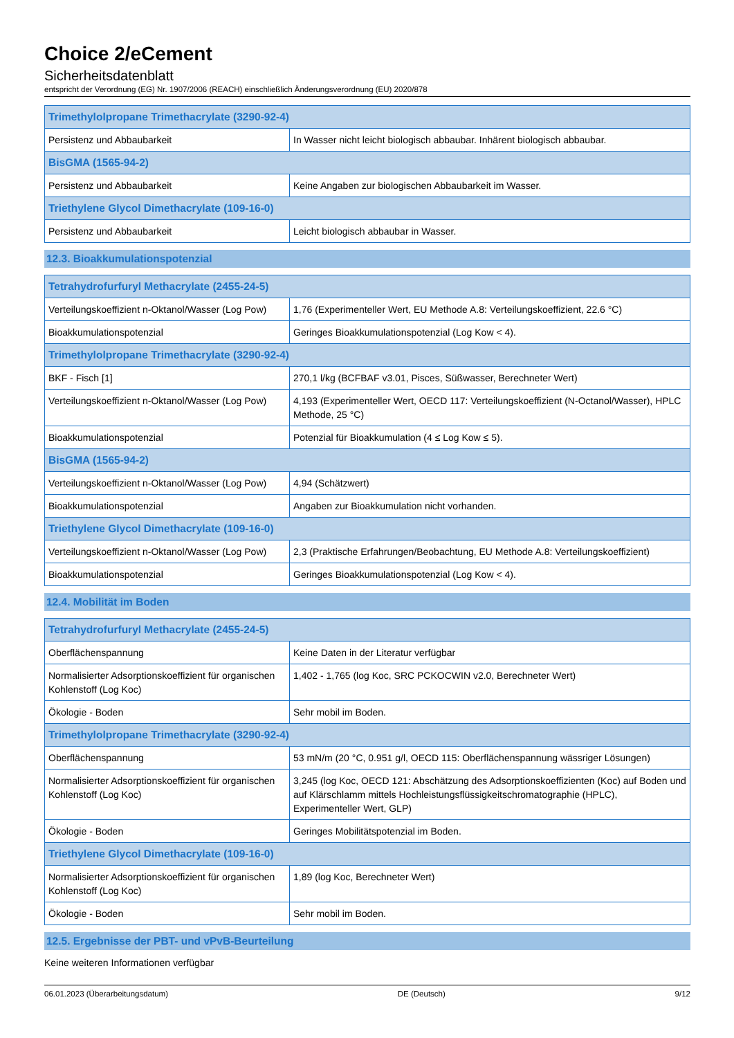Choice 2/eCement
Sicherheitsdatenblatt
entspricht der Verordnung (EG) Nr. 1907/2006 (REACH) einschließlich Änderungsverordnung (EU) 2020/878
| Trimethylolpropane Trimethacrylate (3290-92-4) | |
| --- | --- |
| Persistenz und Abbaubarkeit | In Wasser nicht leicht biologisch abbaubar. Inhärent biologisch abbaubar. |
| BisGMA (1565-94-2) | |
| Persistenz und Abbaubarkeit | Keine Angaben zur biologischen Abbaubarkeit im Wasser. |
| Triethylene Glycol Dimethacrylate (109-16-0) | |
| Persistenz und Abbaubarkeit | Leicht biologisch abbaubar in Wasser. |
12.3. Bioakkumulationspotenzial
| Tetrahydrofurfuryl Methacrylate (2455-24-5) | |
| --- | --- |
| Verteilungskoeffizient n-Oktanol/Wasser (Log Pow) | 1,76 (Experimenteller Wert, EU Methode A.8: Verteilungskoeffizient, 22.6 °C) |
| Bioakkumulationspotenzial | Geringes Bioakkumulationspotenzial (Log Kow < 4). |
| Trimethylolpropane Trimethacrylate (3290-92-4) | |
| BKF - Fisch [1] | 270,1 l/kg (BCFBAF v3.01, Pisces, Süßwasser, Berechneter Wert) |
| Verteilungskoeffizient n-Oktanol/Wasser (Log Pow) | 4,193 (Experimenteller Wert, OECD 117: Verteilungskoeffizient (N-Octanol/Wasser), HPLC Methode, 25 °C) |
| Bioakkumulationspotenzial | Potenzial für Bioakkumulation (4 ≤ Log Kow ≤ 5). |
| BisGMA (1565-94-2) | |
| Verteilungskoeffizient n-Oktanol/Wasser (Log Pow) | 4,94 (Schätzwert) |
| Bioakkumulationspotenzial | Angaben zur Bioakkumulation nicht vorhanden. |
| Triethylene Glycol Dimethacrylate (109-16-0) | |
| Verteilungskoeffizient n-Oktanol/Wasser (Log Pow) | 2,3 (Praktische Erfahrungen/Beobachtung, EU Methode A.8: Verteilungskoeffizient) |
| Bioakkumulationspotenzial | Geringes Bioakkumulationspotenzial (Log Kow < 4). |
12.4. Mobilität im Boden
| Tetrahydrofurfuryl Methacrylate (2455-24-5) | |
| --- | --- |
| Oberflächenspannung | Keine Daten in der Literatur verfügbar |
| Normalisierter Adsorptionskoeffizient für organischen Kohlenstoff (Log Koc) | 1,402 - 1,765 (log Koc, SRC PCKOCWIN v2.0, Berechneter Wert) |
| Ökologie - Boden | Sehr mobil im Boden. |
| Trimethylolpropane Trimethacrylate (3290-92-4) | |
| Oberflächenspannung | 53 mN/m (20 °C, 0.951 g/l, OECD 115: Oberflächenspannung wässriger Lösungen) |
| Normalisierter Adsorptionskoeffizient für organischen Kohlenstoff (Log Koc) | 3,245 (log Koc, OECD 121: Abschätzung des Adsorptionskoeffizienten (Koc) auf Boden und auf Klärschlamm mittels Hochleistungsflüssigkeitschromatographie (HPLC), Experimenteller Wert, GLP) |
| Ökologie - Boden | Geringes Mobilitätspotenzial im Boden. |
| Triethylene Glycol Dimethacrylate (109-16-0) | |
| Normalisierter Adsorptionskoeffizient für organischen Kohlenstoff (Log Koc) | 1,89 (log Koc, Berechneter Wert) |
| Ökologie - Boden | Sehr mobil im Boden. |
12.5. Ergebnisse der PBT- und vPvB-Beurteilung
Keine weiteren Informationen verfügbar
06.01.2023 (Überarbeitungsdatum) DE (Deutsch) 9/12